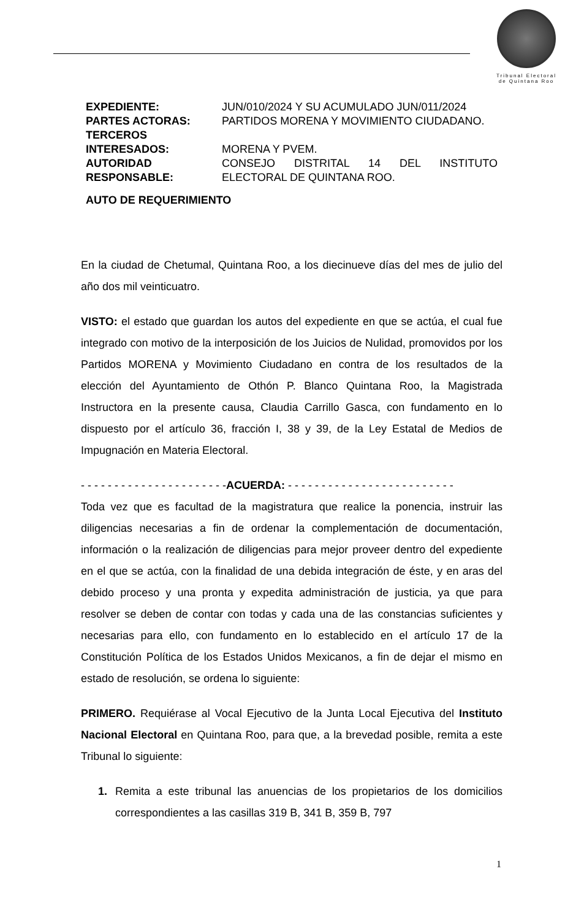Tribunal Electoral
de Quintana Roo
EXPEDIENTE: JUN/010/2024 Y SU ACUMULADO JUN/011/2024
PARTES ACTORAS: PARTIDOS MORENA Y MOVIMIENTO CIUDADANO.
TERCEROS
INTERESADOS:
MORENA Y PVEM.
AUTORIDAD
RESPONSABLE:
CONSEJO DISTRITAL 14 DEL INSTITUTO ELECTORAL DE QUINTANA ROO.
AUTO DE REQUERIMIENTO
En la ciudad de Chetumal, Quintana Roo, a los diecinueve días del mes de julio del año dos mil veinticuatro.
VISTO: el estado que guardan los autos del expediente en que se actúa, el cual fue integrado con motivo de la interposición de los Juicios de Nulidad, promovidos por los Partidos MORENA y Movimiento Ciudadano en contra de los resultados de la elección del Ayuntamiento de Othón P. Blanco Quintana Roo, la Magistrada Instructora en la presente causa, Claudia Carrillo Gasca, con fundamento en lo dispuesto por el artículo 36, fracción I, 38 y 39, de la Ley Estatal de Medios de Impugnación en Materia Electoral.
- - - - - - - - - - - - - - - - - - - - - -ACUERDA: - - - - - - - - - - - - - - - - - - - - - - - - -
Toda vez que es facultad de la magistratura que realice la ponencia, instruir las diligencias necesarias a fin de ordenar la complementación de documentación, información o la realización de diligencias para mejor proveer dentro del expediente en el que se actúa, con la finalidad de una debida integración de éste, y en aras del debido proceso y una pronta y expedita administración de justicia, ya que para resolver se deben de contar con todas y cada una de las constancias suficientes y necesarias para ello, con fundamento en lo establecido en el artículo 17 de la Constitución Política de los Estados Unidos Mexicanos, a fin de dejar el mismo en estado de resolución, se ordena lo siguiente:
PRIMERO. Requiérase al Vocal Ejecutivo de la Junta Local Ejecutiva del Instituto Nacional Electoral en Quintana Roo, para que, a la brevedad posible, remita a este Tribunal lo siguiente:
1. Remita a este tribunal las anuencias de los propietarios de los domicilios correspondientes a las casillas 319 B, 341 B, 359 B, 797
1